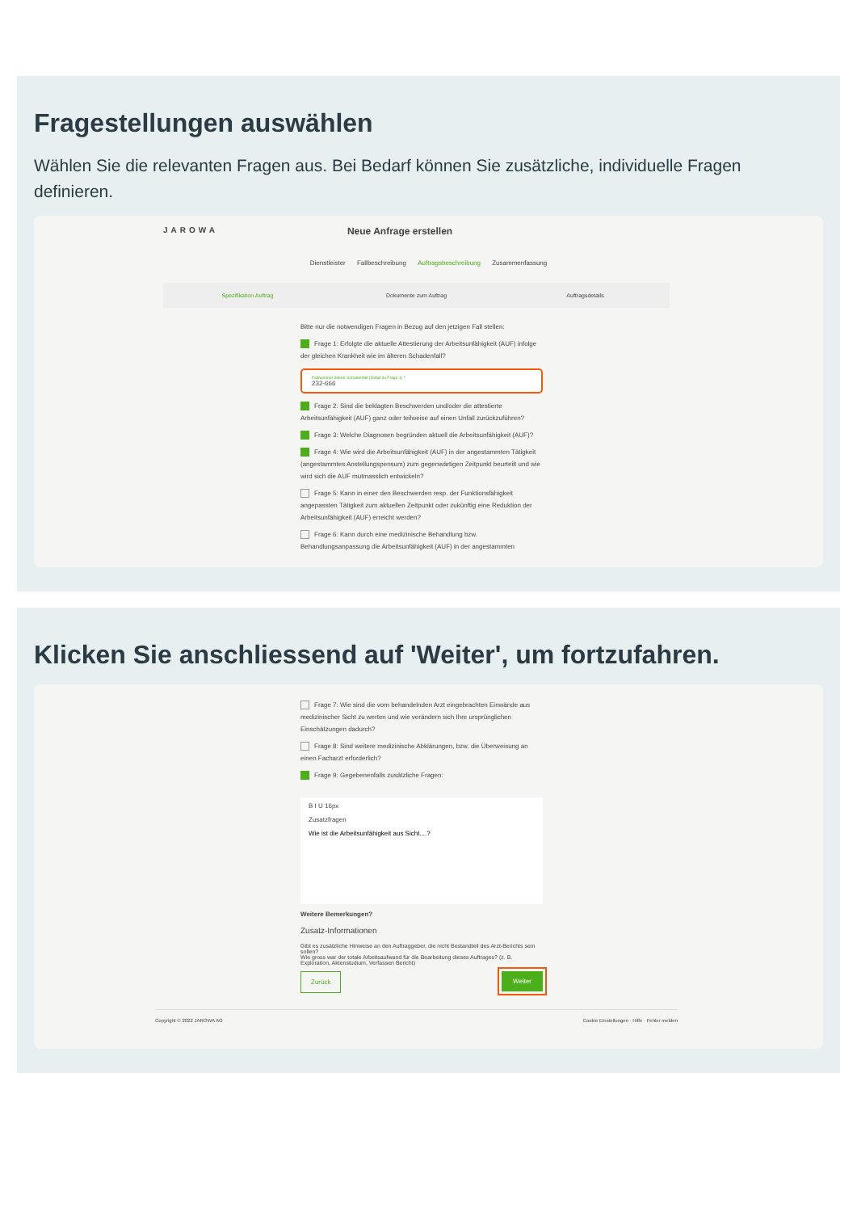Fragestellungen auswählen
Wählen Sie die relevanten Fragen aus. Bei Bedarf können Sie zusätzliche, individuelle Fragen definieren.
JAROWA Neue Anfrage erstellen
Dienstleister Fallbeschreibung Auftragsbeschreibung Zusammenfassung
Spezifikation Auftrag Dokumente zum Auftrag Auftragsdetails
Bitte nur die notwendigen Fragen in Bezug auf den jetzigen Fall stellen:
Frage 1: Erfolgte die aktuelle Attestierung der Arbeitsunfähigkeit (AUF) infolge der gleichen Krankheit wie im älteren Schadenfall?
Fallnummer älterer Schadenfall (Detail zu Frage 1) *
232-666
Frage 2: Sind die beklagten Beschwerden und/oder die attestierte Arbeitsunfähigkeit (AUF) ganz oder teilweise auf einen Unfall zurückzuführen?
Frage 3: Welche Diagnosen begründen aktuell die Arbeitsunfähigkeit (AUF)?
Frage 4: Wie wird die Arbeitsunfähigkeit (AUF) in der angestammten Tätigkeit (angestammtes Anstellungspensum) zum gegenwärtigen Zeitpunkt beurteilt und wie wird sich die AUF mutmasslich entwickeln?
Frage 5: Kann in einer den Beschwerden resp. der Funktionsfähigkeit angepassten Tätigkeit zum aktuellen Zeitpunkt oder zukünftig eine Reduktion der Arbeitsunfähigkeit (AUF) erreicht werden?
Frage 6: Kann durch eine medizinische Behandlung bzw. Behandlungsanpassung die Arbeitsunfähigkeit (AUF) in der angestammten
Klicken Sie anschliessend auf 'Weiter', um fortzufahren.
Frage 7: Wie sind die vom behandelnden Arzt eingebrachten Einwände aus medizinischer Sicht zu werten und wie verändern sich Ihre ursprünglichen Einschätzungen dadurch?
Frage 8: Sind weitere medizinische Abklärungen, bzw. die Überweisung an einen Facharzt erforderlich?
Frage 9: Gegebenenfalls zusätzliche Fragen:
B I U 16px
Zusatzfragen
Wie ist die Arbeitsunfähigkeit aus Sicht....?
Weitere Bemerkungen?
Zusatz-Informationen
Gibt es zusätzliche Hinweise an den Auftraggeber, die nicht Bestandteil des Arzt-Berichts sein sollen?
Wie gross war der totale Arbeitsaufwand für die Bearbeitung dieses Auftrages? (z. B. Exploration, Aktenstudium, Verfassen Bericht)
Zurück Weiter
Copyright © 2022 JAROWA AG Cookie Einstellungen · Hilfe · Fehler melden